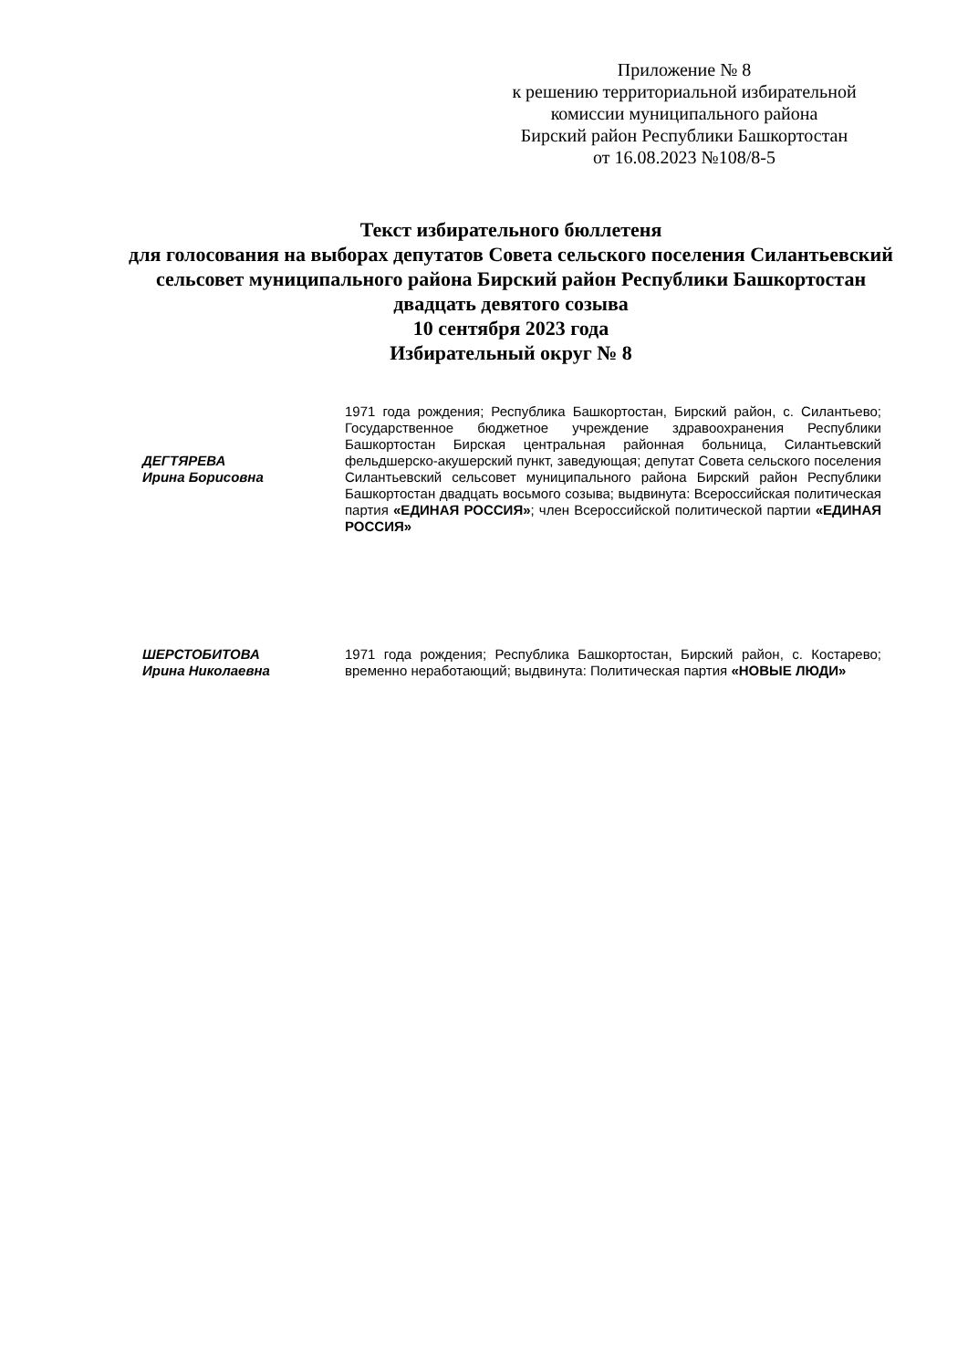Приложение № 8
к решению территориальной избирательной комиссии муниципального района
Бирский район Республики Башкортостан
от 16.08.2023 №108/8-5
Текст избирательного бюллетеня
для голосования на выборах депутатов Совета сельского поселения Силантьевский сельсовет муниципального района Бирский район Республики Башкортостан двадцать девятого созыва
10 сентября 2023 года
Избирательный округ № 8
ДЕГТЯРЕВА
Ирина Борисовна
1971 года рождения; Республика Башкортостан, Бирский район, с. Силантьево; Государственное бюджетное учреждение здравоохранения Республики Башкортостан Бирская центральная районная больница, Силантьевский фельдшерско-акушерский пункт, заведующая; депутат Совета сельского поселения Силантьевский сельсовет муниципального района Бирский район Республики Башкортостан двадцать восьмого созыва; выдвинута: Всероссийская политическая партия «ЕДИНАЯ РОССИЯ»; член Всероссийской политической партии «ЕДИНАЯ РОССИЯ»
ШЕРСТОБИТОВА
Ирина Николаевна
1971 года рождения; Республика Башкортостан, Бирский район, с. Костарево; временно неработающий; выдвинута: Политическая партия «НОВЫЕ ЛЮДИ»